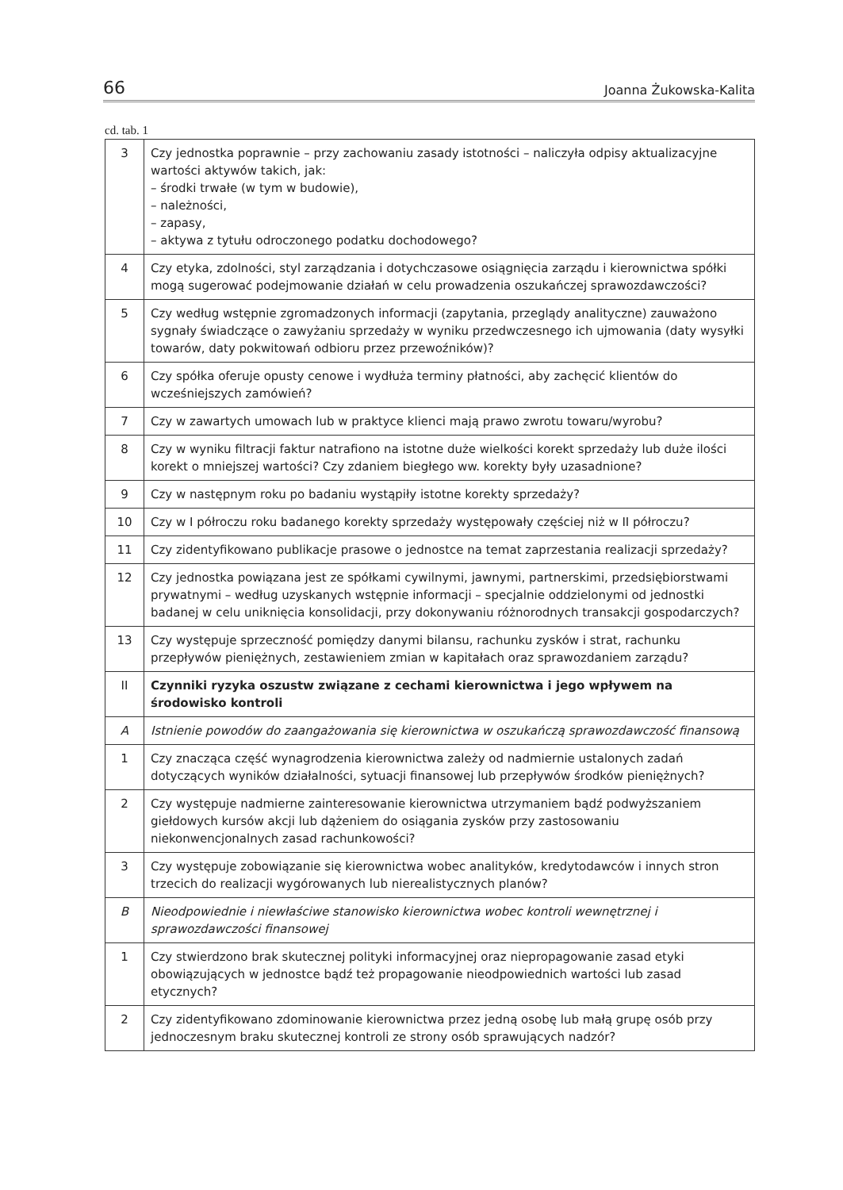66 Joanna Żukowska-Kalita
cd. tab. 1
| 3 | Czy jednostka poprawnie – przy zachowaniu zasady istotności – naliczyła odpisy aktualizacyjne wartości aktywów takich, jak: – środki trwałe (w tym w budowie), – należności, – zapasy, – aktywa z tytułu odroczonego podatku dochodowego? |
| 4 | Czy etyka, zdolności, styl zarządzania i dotychczasowe osiągnięcia zarządu i kierownictwa spółki mogą sugerować podejmowanie działań w celu prowadzenia oszukańczej sprawozdawczości? |
| 5 | Czy według wstępnie zgromadzonych informacji (zapytania, przeglądy analityczne) zauważono sygnały świadczące o zawyżaniu sprzedaży w wyniku przedwczesnego ich ujmowania (daty wysyłki towarów, daty pokwitowań odbioru przez przewoźników)? |
| 6 | Czy spółka oferuje opusty cenowe i wydłuża terminy płatności, aby zachęcić klientów do wcześniejszych zamówień? |
| 7 | Czy w zawartych umowach lub w praktyce klienci mają prawo zwrotu towaru/wyrobu? |
| 8 | Czy w wyniku filtracji faktur natrafiono na istotne duże wielkości korekt sprzedaży lub duże ilości korekt o mniejszej wartości? Czy zdaniem biegłego ww. korekty były uzasadnione? |
| 9 | Czy w następnym roku po badaniu wystąpiły istotne korekty sprzedaży? |
| 10 | Czy w I półroczu roku badanego korekty sprzedaży występowały częściej niż w II półroczu? |
| 11 | Czy zidentyfikowano publikacje prasowe o jednostce na temat zaprzestania realizacji sprzedaży? |
| 12 | Czy jednostka powiązana jest ze spółkami cywilnymi, jawnymi, partnerskimi, przedsiębiorstwami prywatnymi – według uzyskanych wstępnie informacji – specjalnie oddzielonymi od jednostki badanej w celu uniknięcia konsolidacji, przy dokonywaniu różnorodnych transakcji gospodarczych? |
| 13 | Czy występuje sprzeczność pomiędzy danymi bilansu, rachunku zysków i strat, rachunku przepływów pieniężnych, zestawieniem zmian w kapitałach oraz sprawozdaniem zarządu? |
| II | Czynniki ryzyka oszustw związane z cechami kierownictwa i jego wpływem na środowisko kontroli |
| A | Istnienie powodów do zaangażowania się kierownictwa w oszukańczą sprawozdawczość finansową |
| 1 | Czy znacząca część wynagrodzenia kierownictwa zależy od nadmiernie ustalonych zadań dotyczących wyników działalności, sytuacji finansowej lub przepływów środków pieniężnych? |
| 2 | Czy występuje nadmierne zainteresowanie kierownictwa utrzymaniem bądź podwyższaniem giełdowych kursów akcji lub dążeniem do osiągania zysków przy zastosowaniu niekonwencjonalnych zasad rachunkowości? |
| 3 | Czy występuje zobowiązanie się kierownictwa wobec analityków, kredytodawców i innych stron trzecich do realizacji wygórowanych lub nierealistycznych planów? |
| B | Nieodpowiednie i niewłaściwe stanowisko kierownictwa wobec kontroli wewnętrznej i sprawozdawczości finansowej |
| 1 | Czy stwierdzono brak skutecznej polityki informacyjnej oraz niepropagowanie zasad etyki obowiązujących w jednostce bądź też propagowanie nieodpowiednich wartości lub zasad etycznych? |
| 2 | Czy zidentyfikowano zdominowanie kierownictwa przez jedną osobę lub małą grupę osób przy jednoczesnym braku skutecznej kontroli ze strony osób sprawujących nadzór? |